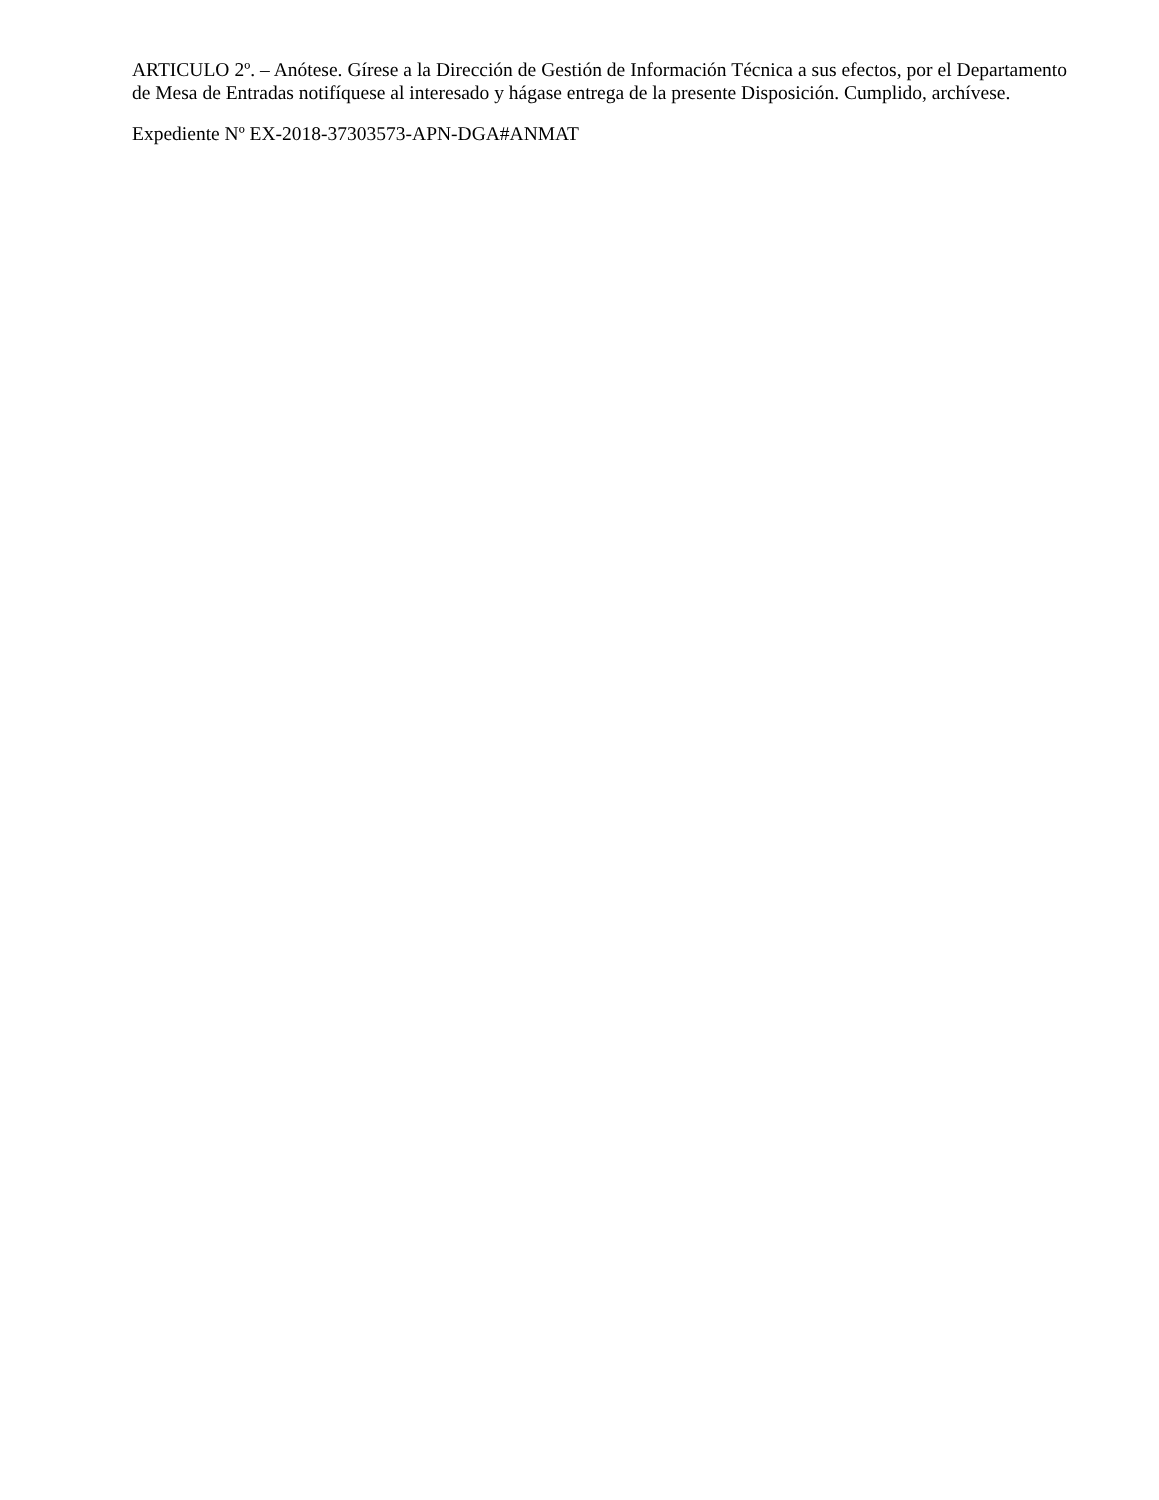ARTICULO 2º. – Anótese. Gírese a la Dirección de Gestión de Información Técnica a sus efectos, por el Departamento de Mesa de Entradas notifíquese al interesado y hágase entrega de la presente Disposición. Cumplido, archívese.
Expediente Nº EX-2018-37303573-APN-DGA#ANMAT